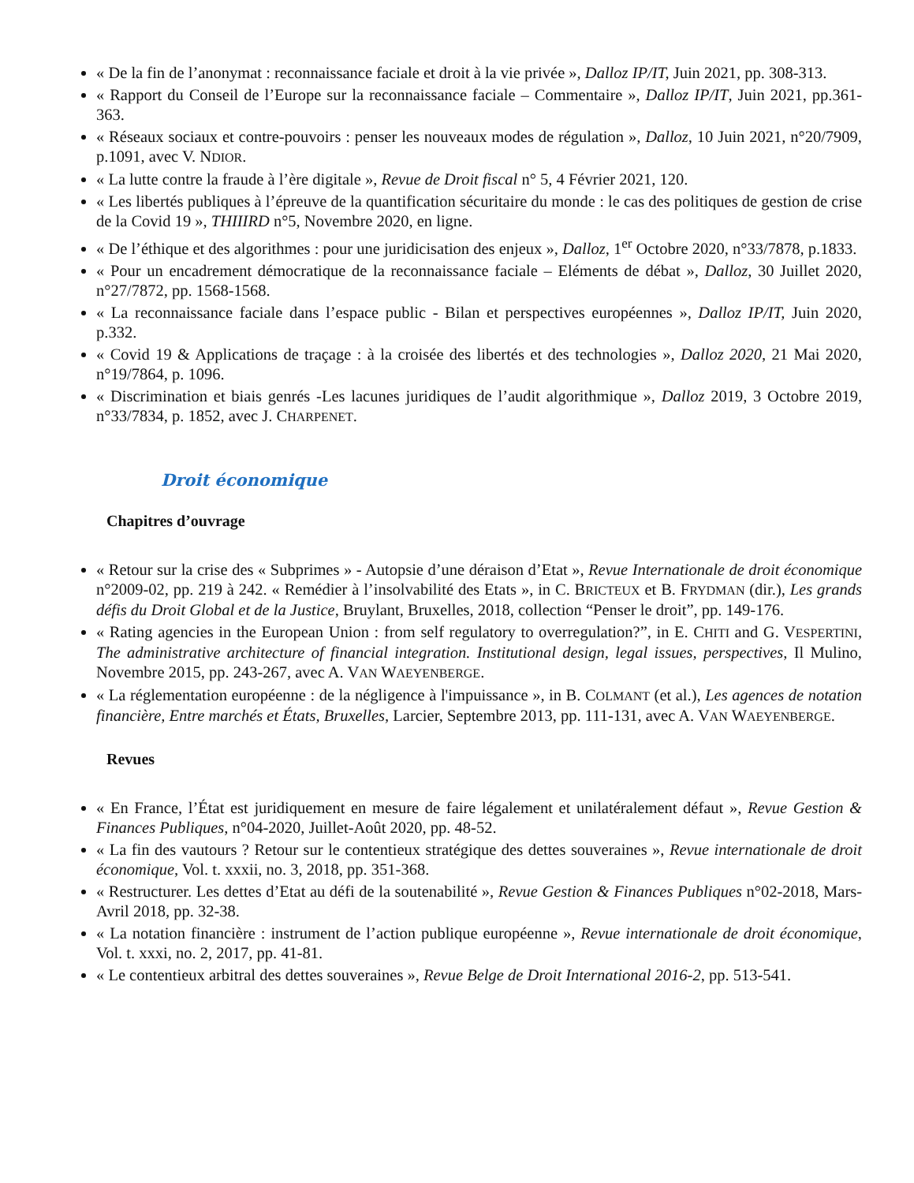« De la fin de l’anonymat : reconnaissance faciale et droit à la vie privée », Dalloz IP/IT, Juin 2021, pp. 308-313.
« Rapport du Conseil de l’Europe sur la reconnaissance faciale – Commentaire », Dalloz IP/IT, Juin 2021, pp.361-363.
« Réseaux sociaux et contre-pouvoirs : penser les nouveaux modes de régulation », Dalloz, 10 Juin 2021, n°20/7909, p.1091, avec V. NDIOR.
« La lutte contre la fraude à l’ère digitale », Revue de Droit fiscal n° 5, 4 Février 2021, 120.
« Les libertés publiques à l’épreuve de la quantification sécuritaire du monde : le cas des politiques de gestion de crise de la Covid 19 », THIIIRD n°5, Novembre 2020, en ligne.
« De l’éthique et des algorithmes : pour une juridicisation des enjeux », Dalloz, 1<sup>er</sup> Octobre 2020, n°33/7878, p.1833.
« Pour un encadrement démocratique de la reconnaissance faciale – Eléments de débat », Dalloz, 30 Juillet 2020, n°27/7872, pp. 1568-1568.
« La reconnaissance faciale dans l’espace public - Bilan et perspectives européennes », Dalloz IP/IT, Juin 2020, p.332.
« Covid 19 & Applications de traçage : à la croisée des libertés et des technologies », Dalloz 2020, 21 Mai 2020, n°19/7864, p. 1096.
« Discrimination et biais genrés -Les lacunes juridiques de l’audit algorithmique », Dalloz 2019, 3 Octobre 2019, n°33/7834, p. 1852, avec J. CHARPENET.
Droit économique
Chapitres d’ouvrage
« Retour sur la crise des « Subprimes » - Autopsie d’une déraison d’Etat », Revue Internationale de droit économique n°2009-02, pp. 219 à 242. « Remédier à l’insolvabilité des Etats », in C. BRICTEUX et B. FRYDMAN (dir.), Les grands défis du Droit Global et de la Justice, Bruylant, Bruxelles, 2018, collection “Penser le droit”, pp. 149-176.
« Rating agencies in the European Union : from self regulatory to overregulation?”, in E. CHITI and G. VESPERTINI, The administrative architecture of financial integration. Institutional design, legal issues, perspectives, Il Mulino, Novembre 2015, pp. 243-267, avec A. VAN WAEYENBERGE.
« La réglementation européenne : de la négligence à l'impuissance », in B. COLMANT (et al.), Les agences de notation financière, Entre marchés et États, Bruxelles, Larcier, Septembre 2013, pp. 111-131, avec A. VAN WAEYENBERGE.
Revues
« En France, l’État est juridiquement en mesure de faire légalement et unilatéralement défaut », Revue Gestion & Finances Publiques, n°04-2020, Juillet-Août 2020, pp. 48-52.
« La fin des vautours ? Retour sur le contentieux stratégique des dettes souveraines », Revue internationale de droit économique, Vol. t. xxxii, no. 3, 2018, pp. 351-368.
« Restructurer. Les dettes d’Etat au défi de la soutenabilité », Revue Gestion & Finances Publiques n°02-2018, Mars-Avril 2018, pp. 32-38.
« La notation financière : instrument de l’action publique européenne », Revue internationale de droit économique, Vol. t. xxxi, no. 2, 2017, pp. 41-81.
« Le contentieux arbitral des dettes souveraines », Revue Belge de Droit International 2016-2, pp. 513-541.